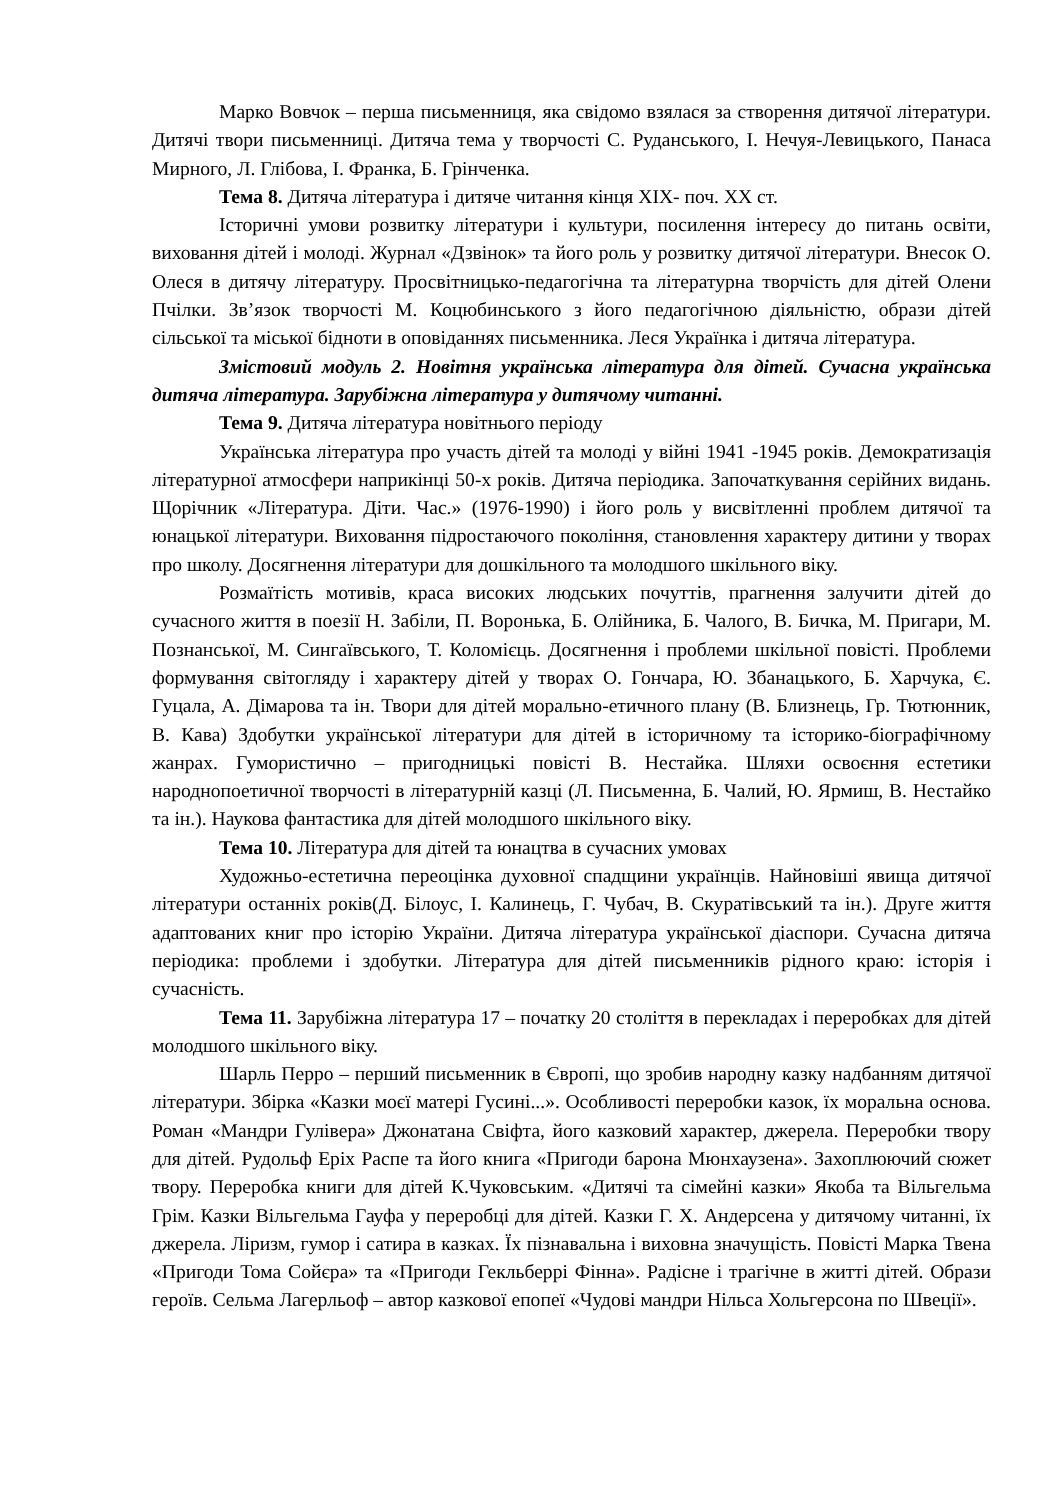Марко Вовчок – перша письменниця, яка свідомо взялася за створення дитячої літератури. Дитячі твори письменниці. Дитяча тема у творчості С. Руданського, І. Нечуя-Левицького, Панаса Мирного, Л. Глібова, І. Франка, Б. Грінченка.
Тема 8. Дитяча література і дитяче читання кінця XIX- поч. XX ст.
Історичні умови розвитку літератури і культури, посилення інтересу до питань освіти, виховання дітей і молоді. Журнал «Дзвінок» та його роль у розвитку дитячої літератури. Внесок О. Олеся в дитячу літературу. Просвітницько-педагогічна та літературна творчість для дітей Олени Пчілки. Зв’язок творчості М. Коцюбинського з його педагогічною діяльністю, образи дітей сільської та міської бідноти в оповіданнях письменника. Леся Українка і дитяча література.
Змістовий модуль 2. Новітня українська література для дітей. Сучасна українська дитяча література. Зарубіжна література у дитячому читанні.
Тема 9. Дитяча література новітнього періоду
Українська література про участь дітей та молоді у війні 1941 -1945 років. Демократизація літературної атмосфери наприкінці 50-х років. Дитяча періодика. Започаткування серійних видань. Щорічник «Література. Діти. Час.» (1976-1990) і його роль у висвітленні проблем дитячої та юнацької літератури. Виховання підростаючого покоління, становлення характеру дитини у творах про школу. Досягнення літератури для дошкільного та молодшого шкільного віку.
Розмаїтість мотивів, краса високих людських почуттів, прагнення залучити дітей до сучасного життя в поезії Н. Забіли, П. Воронька, Б. Олійника, Б. Чалого, В. Бичка, М. Пригари, М. Познанської, М. Сингаївського, Т. Коломієць. Досягнення і проблеми шкільної повісті. Проблеми формування світогляду і характеру дітей у творах О. Гончара, Ю. Збанацького, Б. Харчука, Є. Гуцала, А. Дімарова та ін. Твори для дітей морально-етичного плану (В. Близнець, Гр. Тютюнник, В. Кава) Здобутки української літератури для дітей в історичному та історико-біографічному жанрах. Гумористично – пригодницькі повісті В. Нестайка. Шляхи освоєння естетики народнопоетичної творчості в літературній казці (Л. Письменна, Б. Чалий, Ю. Ярмиш, В. Нестайко та ін.). Наукова фантастика для дітей молодшого шкільного віку.
Тема 10. Література для дітей та юнацтва в сучасних умовах
Художньо-естетична переоцінка духовної спадщини українців. Найновіші явища дитячої літератури останніх років(Д. Білоус, І. Калинець, Г. Чубач, В. Скуратівський та ін.). Друге життя адаптованих книг про історію України. Дитяча література української діаспори. Сучасна дитяча періодика: проблеми і здобутки. Література для дітей письменників рідного краю: історія і сучасність.
Тема 11. Зарубіжна література 17 – початку 20 століття в перекладах і переробках для дітей молодшого шкільного віку.
Шарль Перро – перший письменник в Європі, що зробив народну казку надбанням дитячої літератури. Збірка «Казки моєї матері Гусині...». Особливості переробки казок, їх моральна основа. Роман «Мандри Гулівера» Джонатана Свіфта, його казковий характер, джерела. Переробки твору для дітей. Рудольф Еріх Распе та його книга «Пригоди барона Мюнхаузена». Захоплюючий сюжет твору. Переробка книги для дітей К.Чуковським. «Дитячі та сімейні казки» Якоба та Вільгельма Грім. Казки Вільгельма Гауфа у переробці для дітей. Казки Г. Х. Андерсена у дитячому читанні, їх джерела. Ліризм, гумор і сатира в казках. Їх пізнавальна і виховна значущість. Повісті Марка Твена «Пригоди Тома Сойєра» та «Пригоди Гекльберрі Фінна». Радісне і трагічне в житті дітей. Образи героїв. Сельма Лагерльоф – автор казкової епопеї «Чудові мандри Нільса Хольгерсона по Швеції».